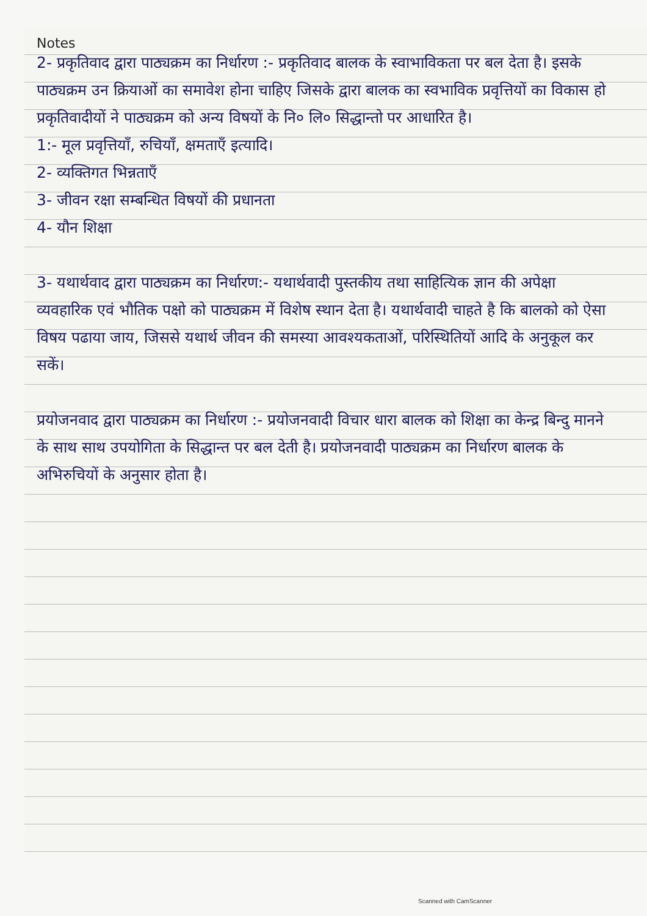Notes
2- प्रकृतिवाद द्वारा पाठ्यक्रम का निर्धारण :- प्रकृतिवाद बालक के स्वाभाविकता पर बल देता है। इसके पाठ्यक्रम उन क्रियाओं का समावेश होना चाहिए जिसके द्वारा बालक का स्वभाविक प्रवृत्तियों का विकास हो
प्रकृतिवादीयों ने पाठ्यक्रम को अन्य विषयों के नि० लि० सिद्धान्तो पर आधारित है।
1:- मूल प्रवृत्तियाँ, रुचियाँ, क्षमताएँ इत्यादि।
2- व्यक्तिगत भिन्नताएँ
3- जीवन रक्षा सम्बन्धित विषयों की प्रधानता
4- यौन शिक्षा
3- यथार्थवाद द्वारा पाठ्यक्रम का निर्धारण:- यथार्थवादी पुस्तकीय तथा साहित्यिक ज्ञान की अपेक्षा व्यवहारिक एवं भौतिक पक्षो को पाठ्यक्रम में विशेष स्थान देता है। यथार्थवादी चाहते है कि बालको को ऐसा विषय पढाया जाय, जिससे यथार्थ जीवन की समस्या आवश्यकताओं, परिस्थितियों आदि के अनुकूल कर सकें।
प्रयोजनवाद द्वारा पाठ्यक्रम का निर्धारण :- प्रयोजनवादी विचार धारा बालक को शिक्षा का केन्द्र बिन्दु मानने के साथ साथ उपयोगिता के सिद्धान्त पर बल देती है। प्रयोजनवादी पाठ्यक्रम का निर्धारण बालक के अभिरुचियों के अनुसार होता है।
Scanned with CamScanner